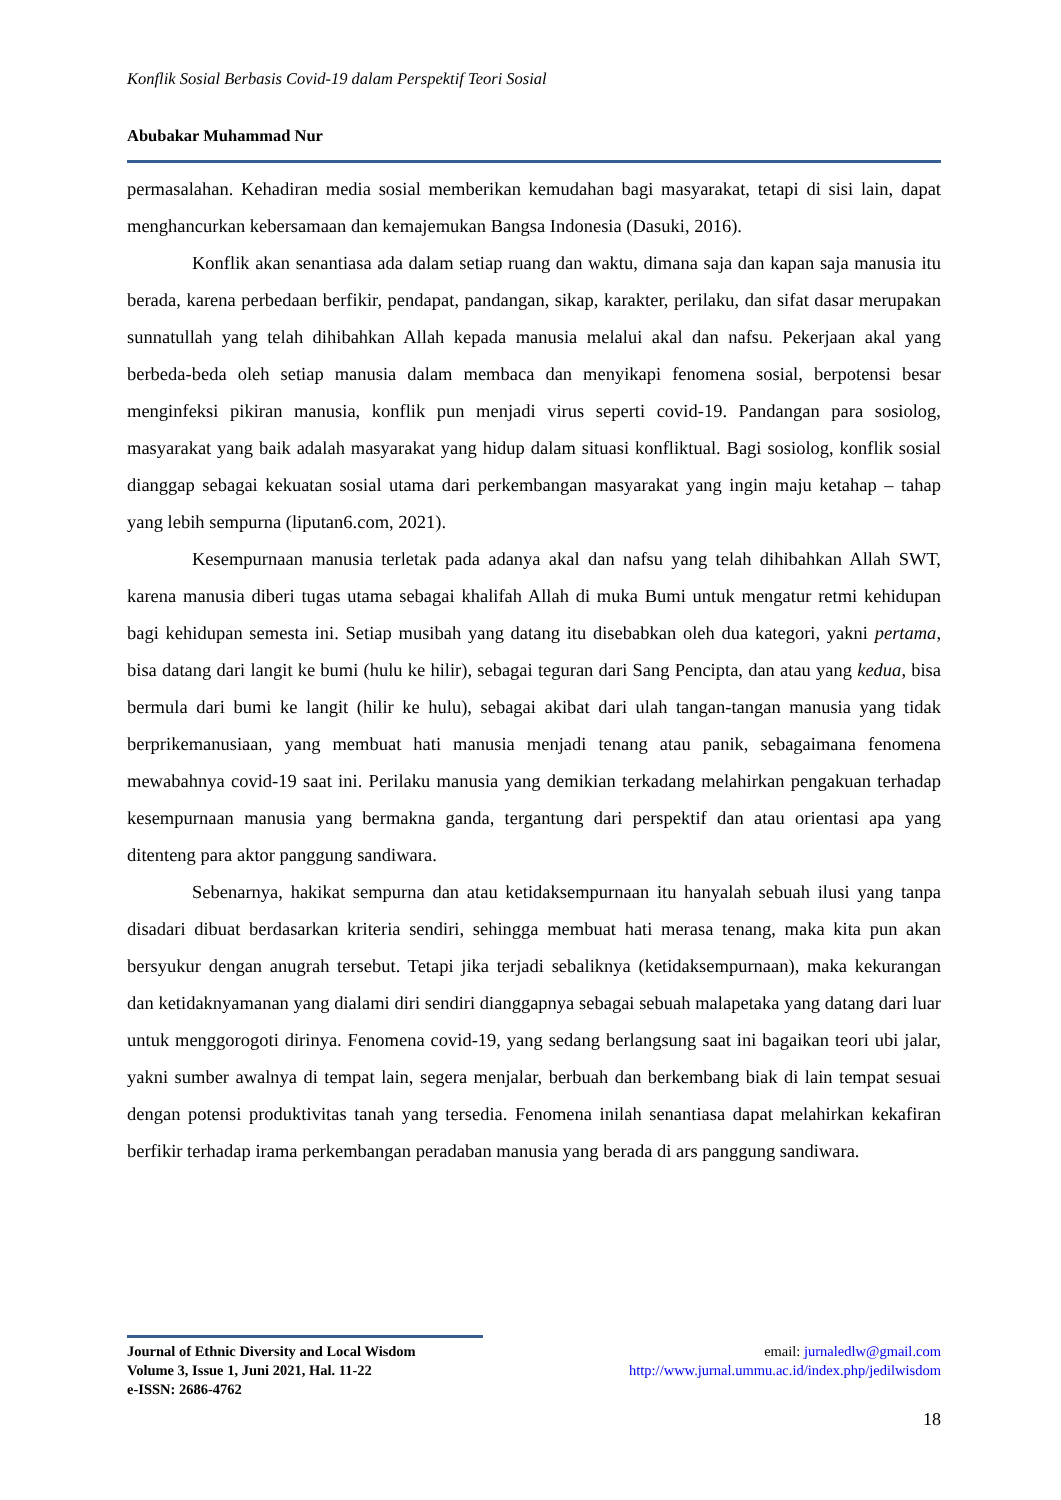Konflik Sosial Berbasis Covid-19 dalam Perspektif Teori Sosial
Abubakar Muhammad Nur
permasalahan. Kehadiran media sosial memberikan kemudahan bagi masyarakat, tetapi di sisi lain, dapat menghancurkan kebersamaan dan kemajemukan Bangsa Indonesia (Dasuki, 2016).
Konflik akan senantiasa ada dalam setiap ruang dan waktu, dimana saja dan kapan saja manusia itu berada, karena perbedaan berfikir, pendapat, pandangan, sikap, karakter, perilaku, dan sifat dasar merupakan sunnatullah yang telah dihibahkan Allah kepada manusia melalui akal dan nafsu. Pekerjaan akal yang berbeda-beda oleh setiap manusia dalam membaca dan menyikapi fenomena sosial, berpotensi besar menginfeksi pikiran manusia, konflik pun menjadi virus seperti covid-19. Pandangan para sosiolog, masyarakat yang baik adalah masyarakat yang hidup dalam situasi konfliktual. Bagi sosiolog, konflik sosial dianggap sebagai kekuatan sosial utama dari perkembangan masyarakat yang ingin maju ketahap – tahap yang lebih sempurna (liputan6.com, 2021).
Kesempurnaan manusia terletak pada adanya akal dan nafsu yang telah dihibahkan Allah SWT, karena manusia diberi tugas utama sebagai khalifah Allah di muka Bumi untuk mengatur retmi kehidupan bagi kehidupan semesta ini. Setiap musibah yang datang itu disebabkan oleh dua kategori, yakni pertama, bisa datang dari langit ke bumi (hulu ke hilir), sebagai teguran dari Sang Pencipta, dan atau yang kedua, bisa bermula dari bumi ke langit (hilir ke hulu), sebagai akibat dari ulah tangan-tangan manusia yang tidak berprikemanusiaan, yang membuat hati manusia menjadi tenang atau panik, sebagaimana fenomena mewabahnya covid-19 saat ini. Perilaku manusia yang demikian terkadang melahirkan pengakuan terhadap kesempurnaan manusia yang bermakna ganda, tergantung dari perspektif dan atau orientasi apa yang ditenteng para aktor panggung sandiwara.
Sebenarnya, hakikat sempurna dan atau ketidaksempurnaan itu hanyalah sebuah ilusi yang tanpa disadari dibuat berdasarkan kriteria sendiri, sehingga membuat hati merasa tenang, maka kita pun akan bersyukur dengan anugrah tersebut. Tetapi jika terjadi sebaliknya (ketidaksempurnaan), maka kekurangan dan ketidaknyamanan yang dialami diri sendiri dianggapnya sebagai sebuah malapetaka yang datang dari luar untuk menggorogoti dirinya. Fenomena covid-19, yang sedang berlangsung saat ini bagaikan teori ubi jalar, yakni sumber awalnya di tempat lain, segera menjalar, berbuah dan berkembang biak di lain tempat sesuai dengan potensi produktivitas tanah yang tersedia. Fenomena inilah senantiasa dapat melahirkan kekafiran berfikir terhadap irama perkembangan peradaban manusia yang berada di ars panggung sandiwara.
Journal of Ethnic Diversity and Local Wisdom
Volume 3, Issue 1, Juni 2021, Hal. 11-22
e-ISSN: 2686-4762
email: jurnaledlw@gmail.com
http://www.jurnal.ummu.ac.id/index.php/jedilwisdom
18